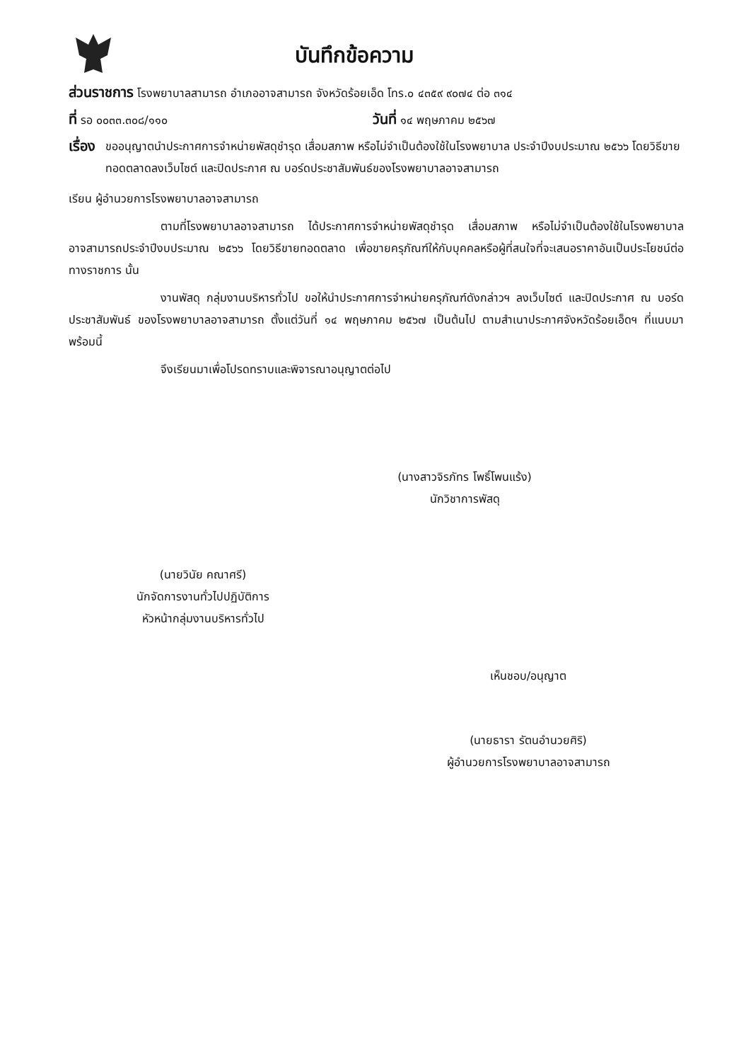บันทึกข้อความ
ส่วนราชการ โรงพยาบาลสามารถ อำเภออาจสามารถ จังหวัดร้อยเอ็ด โทร.๐ ๔๓๕๙ ๙๐๗๔ ต่อ ๓๑๔
ที่ รอ ๐๐๓๓.๓๐๘/๑๑๐
วันที่ ๑๔ พฤษภาคม ๒๕๖๗
เรื่อง
ขออนุญาตนำประกาศการจำหน่ายพัสดุชำรุด เสื่อมสภาพ หรือไม่จำเป็นต้องใช้ในโรงพยาบาล ประจำปีงบประมาณ ๒๕๖๖ โดยวิธีขายทอดตลาดลงเว็บไซต์ และปิดประกาศ ณ บอร์ดประชาสัมพันธ์ของโรงพยาบาลอาจสามารถ
เรียน ผู้อำนวยการโรงพยาบาลอาจสามารถ
ตามที่โรงพยาบาลอาจสามารถ ได้ประกาศการจำหน่ายพัสดุชำรุด เสื่อมสภาพ หรือไม่จำเป็นต้องใช้ในโรงพยาบาลอาจสามารถประจำปีงบประมาณ ๒๕๖๖ โดยวิธีขายทอดตลาด เพื่อขายครุภัณฑ์ให้กับบุคคลหรือผู้ที่สนใจที่จะเสนอราคาอันเป็นประโยชน์ต่อทางราชการ นั้น
งานพัสดุ กลุ่มงานบริหารทั่วไป ขอให้นำประกาศการจำหน่ายครุภัณฑ์ดังกล่าวฯ ลงเว็บไซต์ และปิดประกาศ ณ บอร์ดประชาสัมพันธ์ ของโรงพยาบาลอาจสามารถ ตั้งแต่วันที่ ๑๔ พฤษภาคม ๒๕๖๗ เป็นต้นไป ตามสำเนาประกาศจังหวัดร้อยเอ็ดฯ ที่แนบมาพร้อมนี้
จึงเรียนมาเพื่อโปรดทราบและพิจารณาอนุญาตต่อไป
(นางสาวจิรภัทร โพธิ์โพนแร้ง)
นักวิชาการพัสดุ
(นายวินัย คณาศรี)
นักจัดการงานทั่วไปปฏิบัติการ
หัวหน้ากลุ่มงานบริหารทั่วไป
เห็นชอบ/อนุญาต
(นายธารา รัตนอำนวยศิริ)
ผู้อำนวยการโรงพยาบาลอาจสามารถ